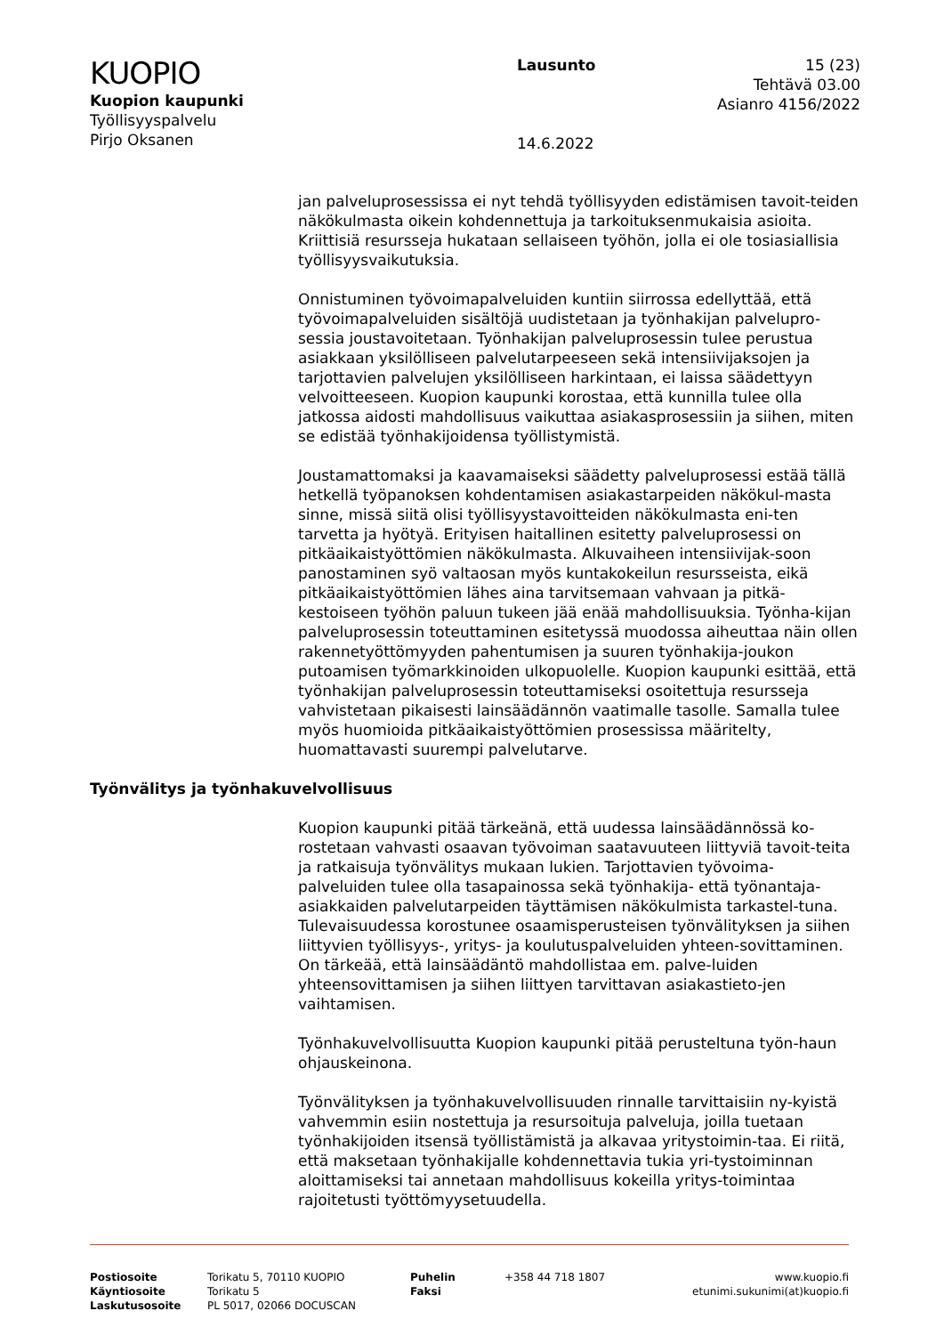KUOPIO
Kuopion kaupunki
Työllisyyspalvelu
Pirjo Oksanen
Lausunto
14.6.2022
15 (23)
Tehtävä 03.00
Asianro 4156/2022
jan palveluprosessissa ei nyt tehdä työllisyyden edistämisen tavoit-teiden näkökulmasta oikein kohdennettuja ja tarkoituksenmukaisia asioita. Kriittisiä resursseja hukataan sellaiseen työhön, jolla ei ole tosiasiallisia työllisyysvaikutuksia.
Onnistuminen työvoimapalveluiden kuntiin siirrossa edellyttää, että työvoimapalveluiden sisältöjä uudistetaan ja työnhakijan palvelupro-sessia joustavoitetaan. Työnhakijan palveluprosessin tulee perustua asiakkaan yksilölliseen palvelutarpeeseen sekä intensiivijaksojen ja tarjottavien palvelujen yksilölliseen harkintaan, ei laissa säädettyyn velvoitteeseen. Kuopion kaupunki korostaa, että kunnilla tulee olla jatkossa aidosti mahdollisuus vaikuttaa asiakasprosessiin ja siihen, miten se edistää työnhakijoidensa työllistymistä.
Joustamattomaksi ja kaavamaiseksi säädetty palveluprosessi estää tällä hetkellä työpanoksen kohdentamisen asiakastarpeiden näkökul-masta sinne, missä siitä olisi työllisyystavoitteiden näkökulmasta eni-ten tarvetta ja hyötyä. Erityisen haitallinen esitetty palveluprosessi on pitkäaikaistyöttömien näkökulmasta. Alkuvaiheen intensiivijak-soon panostaminen syö valtaosan myös kuntakokeilun resursseista, eikä pitkäaikaistyöttömien lähes aina tarvitsemaan vahvaan ja pitkä-kestoiseen työhön paluun tukeen jää enää mahdollisuuksia. Työnha-kijan palveluprosessin toteuttaminen esitetyssä muodossa aiheuttaa näin ollen rakennetyöttömyyden pahentumisen ja suuren työnhakija-joukon putoamisen työmarkkinoiden ulkopuolelle. Kuopion kaupunki esittää, että työnhakijan palveluprosessin toteuttamiseksi osoitettuja resursseja vahvistetaan pikaisesti lainsäädännön vaatimalle tasolle. Samalla tulee myös huomioida pitkäaikaistyöttömien prosessissa määritelty, huomattavasti suurempi palvelutarve.
Työnvälitys ja työnhakuvelvollisuus
Kuopion kaupunki pitää tärkeänä, että uudessa lainsäädännössä ko-rostetaan vahvasti osaavan työvoiman saatavuuteen liittyviä tavoit-teita ja ratkaisuja työnvälitys mukaan lukien. Tarjottavien työvoima-palveluiden tulee olla tasapainossa sekä työnhakija- että työnantaja-asiakkaiden palvelutarpeiden täyttämisen näkökulmista tarkastel-tuna. Tulevaisuudessa korostunee osaamisperusteisen työnvälityksen ja siihen liittyvien työllisyys-, yritys- ja koulutuspalveluiden yhteen-sovittaminen. On tärkeää, että lainsäädäntö mahdollistaa em. palve-luiden yhteensovittamisen ja siihen liittyen tarvittavan asiakastieto-jen vaihtamisen.
Työnhakuvelvollisuutta Kuopion kaupunki pitää perusteltuna työn-haun ohjauskeinona.
Työnvälityksen ja työnhakuvelvollisuuden rinnalle tarvittaisiin ny-kyistä vahvemmin esiin nostettuja ja resursoituja palveluja, joilla tuetaan työnhakijoiden itsensä työllistämistä ja alkavaa yritystoimin-taa. Ei riitä, että maksetaan työnhakijalle kohdennettavia tukia yri-tystoiminnan aloittamiseksi tai annetaan mahdollisuus kokeilla yritys-toimintaa rajoitetusti työttömyysetuudella.
Postiosoite
Käyntiosoite
Laskutusosoite
Torikatu 5, 70110 KUOPIO
Torikatu 5
PL 5017, 02066 DOCUSCAN
Puhelin
Faksi
+358 44 718 1807 www.kuopio.fi
etunimi.sukunimi(at)kuopio.fi